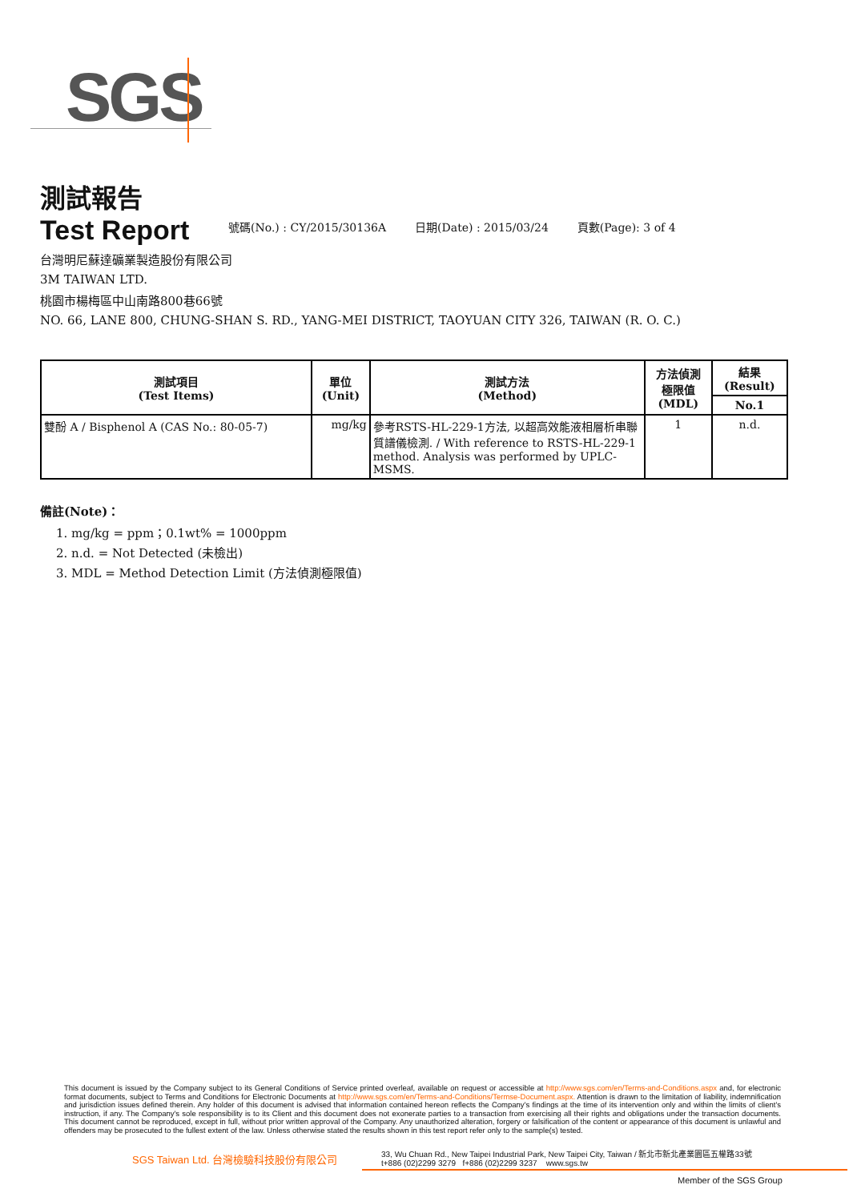SGS
測試報告
Test Report
號碼(No.) : CY/2015/30136A 日期(Date) : 2015/03/24 頁數(Page): 3 of 4
台灣明尼蘇達礦業製造股份有限公司
3M TAIWAN LTD.
桃園市楊梅區中山南路800巷66號
NO. 66, LANE 800, CHUNG-SHAN S. RD., YANG-MEI DISTRICT, TAOYUAN CITY 326, TAIWAN (R. O. C.)
| 測試項目 (Test Items) | 單位 (Unit) | 測試方法 (Method) | 方法偵測 極限值 (MDL) | 結果 (Result) |
| --- | --- | --- | --- | --- |
| | | | | No.1 |
| 雙酚 A / Bisphenol A (CAS No.: 80-05-7) | mg/kg | 參考RSTS-HL-229-1方法, 以超高效能液相層析串聯質譜儀檢測. / With reference to RSTS-HL-229-1 method. Analysis was performed by UPLC-MSMS. | 1 | n.d. |
備註(Note)：
1. mg/kg = ppm；0.1wt% = 1000ppm
2. n.d. = Not Detected (未檢出)
3. MDL = Method Detection Limit (方法偵測極限值)
This document is issued by the Company subject to its General Conditions of Service printed overleaf, available on request or accessible at http://www.sgs.com/en/Terms-and-Conditions.aspx and, for electronic format documents, subject to Terms and Conditions for Electronic Documents at http://www.sgs.com/en/Terms-and-Conditions/Termse-Document.aspx. Attention is drawn to the limitation of liability, indemnification and jurisdiction issues defined therein. Any holder of this document is advised that information contained hereon reflects the Company's findings at the time of its intervention only and within the limits of client's instruction, if any. The Company's sole responsibility is to its Client and this document does not exonerate parties to a transaction from exercising all their rights and obligations under the transaction documents. This document cannot be reproduced, except in full, without prior written approval of the Company. Any unauthorized alteration, forgery or falsification of the content or appearance of this document is unlawful and offenders may be prosecuted to the fullest extent of the law. Unless otherwise stated the results shown in this test report refer only to the sample(s) tested.
SGS Taiwan Ltd. 台灣檢驗科技股份有限公司
33, Wu Chuan Rd., New Taipei Industrial Park, New Taipei City, Taiwan / 新北市新北產業園區五權路33號
t+886 (02)2299 3279 f+886 (02)2299 3237 www.sgs.tw
Member of the SGS Group